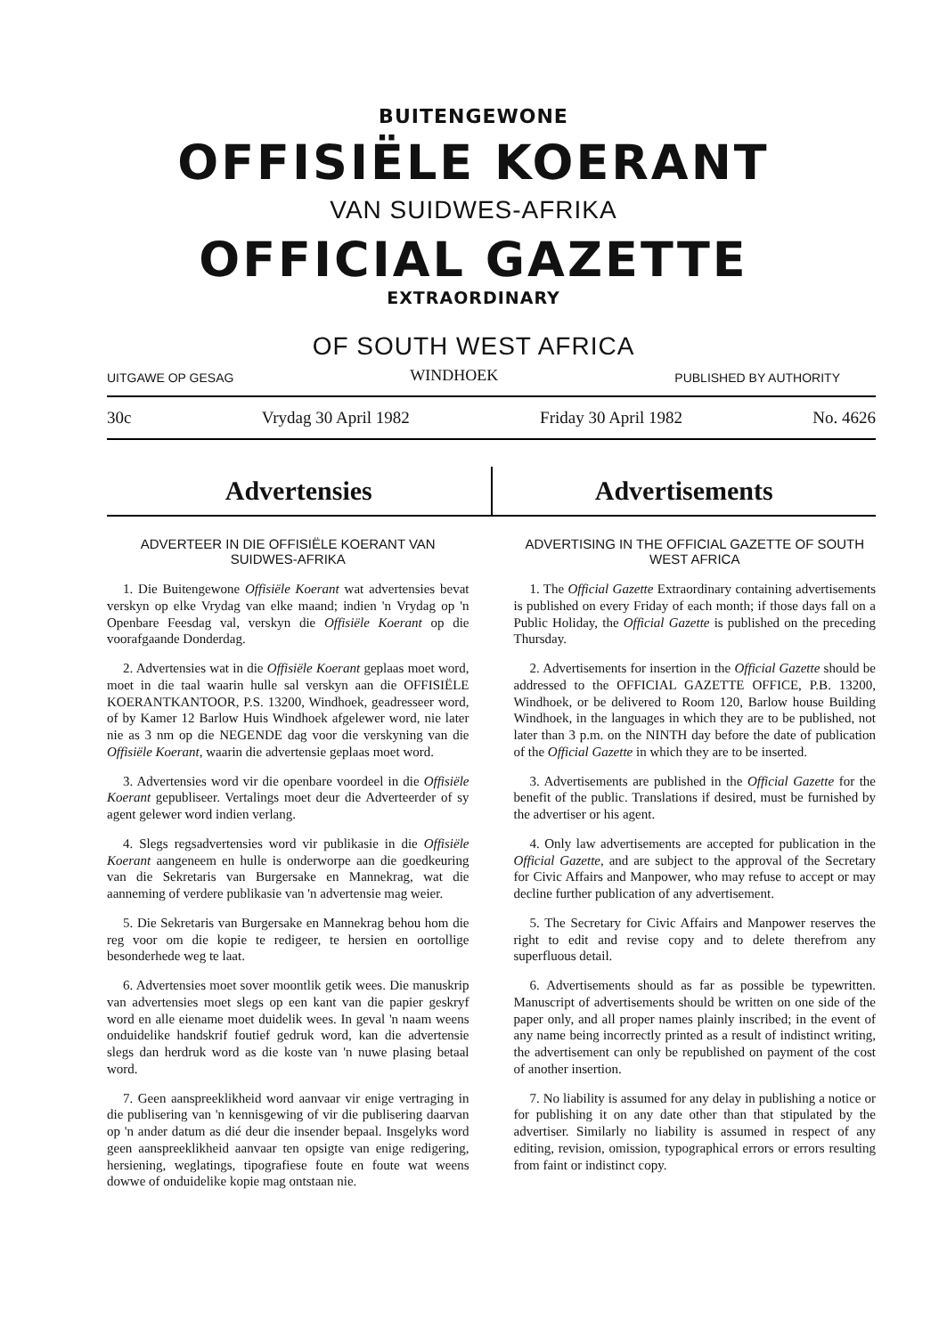BUITENGEWONE
OFFISIËLE KOERANT
VAN SUIDWES-AFRIKA
OFFICIAL GAZETTE
EXTRAORDINARY
OF SOUTH WEST AFRICA
UITGAWE OP GESAG WINDHOEK PUBLISHED BY AUTHORITY
30c Vrydag 30 April 1982 Friday 30 April 1982 No. 4626
Advertensies Advertisements
ADVERTEER IN DIE OFFISIËLE KOERANT VAN SUIDWES-AFRIKA
1. Die Buitengewone Offisiële Koerant wat advertensies bevat verskyn op elke Vrydag van elke maand; indien 'n Vrydag op 'n Openbare Feesdag val, verskyn die Offisiële Koerant op die voorafgaande Donderdag.
2. Advertensies wat in die Offisiële Koerant geplaas moet word, moet in die taal waarin hulle sal verskyn aan die OFFISIËLE KOERANTKANTOOR, P.S. 13200, Windhoek, geadresseer word, of by Kamer 12 Barlow Huis Windhoek afgelewer word, nie later nie as 3 nm op die NEGENDE dag voor die verskyning van die Offisiële Koerant, waarin die advertensie geplaas moet word.
3. Advertensies word vir die openbare voordeel in die Offisiële Koerant gepubliseer. Vertalings moet deur die Adverteerder of sy agent gelewer word indien verlang.
4. Slegs regsadvertensies word vir publikasie in die Offisiële Koerant aangeneem en hulle is onderworpe aan die goedkeuring van die Sekretaris van Burgersake en Mannekrag, wat die aanneming of verdere publikasie van 'n advertensie mag weier.
5. Die Sekretaris van Burgersake en Mannekrag behou hom die reg voor om die kopie te redigeer, te hersien en oortollige besonderhede weg te laat.
6. Advertensies moet sover moontlik getik wees. Die manuskrip van advertensies moet slegs op een kant van die papier geskryf word en alle eiename moet duidelik wees. In geval 'n naam weens onduidelike handskrif foutief gedruk word, kan die advertensie slegs dan herdruk word as die koste van 'n nuwe plasing betaal word.
7. Geen aanspreeklikheid word aanvaar vir enige vertraging in die publisering van 'n kennisgewing of vir die publisering daarvan op 'n ander datum as dié deur die insender bepaal. Insgelyks word geen aanspreeklikheid aanvaar ten opsigte van enige redigering, hersiening, weglatings, tipografiese foute en foute wat weens dowwe of onduidelike kopie mag ontstaan nie.
ADVERTISING IN THE OFFICIAL GAZETTE OF SOUTH WEST AFRICA
1. The Official Gazette Extraordinary containing advertisements is published on every Friday of each month; if those days fall on a Public Holiday, the Official Gazette is published on the preceding Thursday.
2. Advertisements for insertion in the Official Gazette should be addressed to the OFFICIAL GAZETTE OFFICE, P.B. 13200, Windhoek, or be delivered to Room 120, Barlow house Building Windhoek, in the languages in which they are to be published, not later than 3 p.m. on the NINTH day before the date of publication of the Official Gazette in which they are to be inserted.
3. Advertisements are published in the Official Gazette for the benefit of the public. Translations if desired, must be furnished by the advertiser or his agent.
4. Only law advertisements are accepted for publication in the Official Gazette, and are subject to the approval of the Secretary for Civic Affairs and Manpower, who may refuse to accept or may decline further publication of any advertisement.
5. The Secretary for Civic Affairs and Manpower reserves the right to edit and revise copy and to delete therefrom any superfluous detail.
6. Advertisements should as far as possible be typewritten. Manuscript of advertisements should be written on one side of the paper only, and all proper names plainly inscribed; in the event of any name being incorrectly printed as a result of indistinct writing, the advertisement can only be republished on payment of the cost of another insertion.
7. No liability is assumed for any delay in publishing a notice or for publishing it on any date other than that stipulated by the advertiser. Similarly no liability is assumed in respect of any editing, revision, omission, typographical errors or errors resulting from faint or indistinct copy.